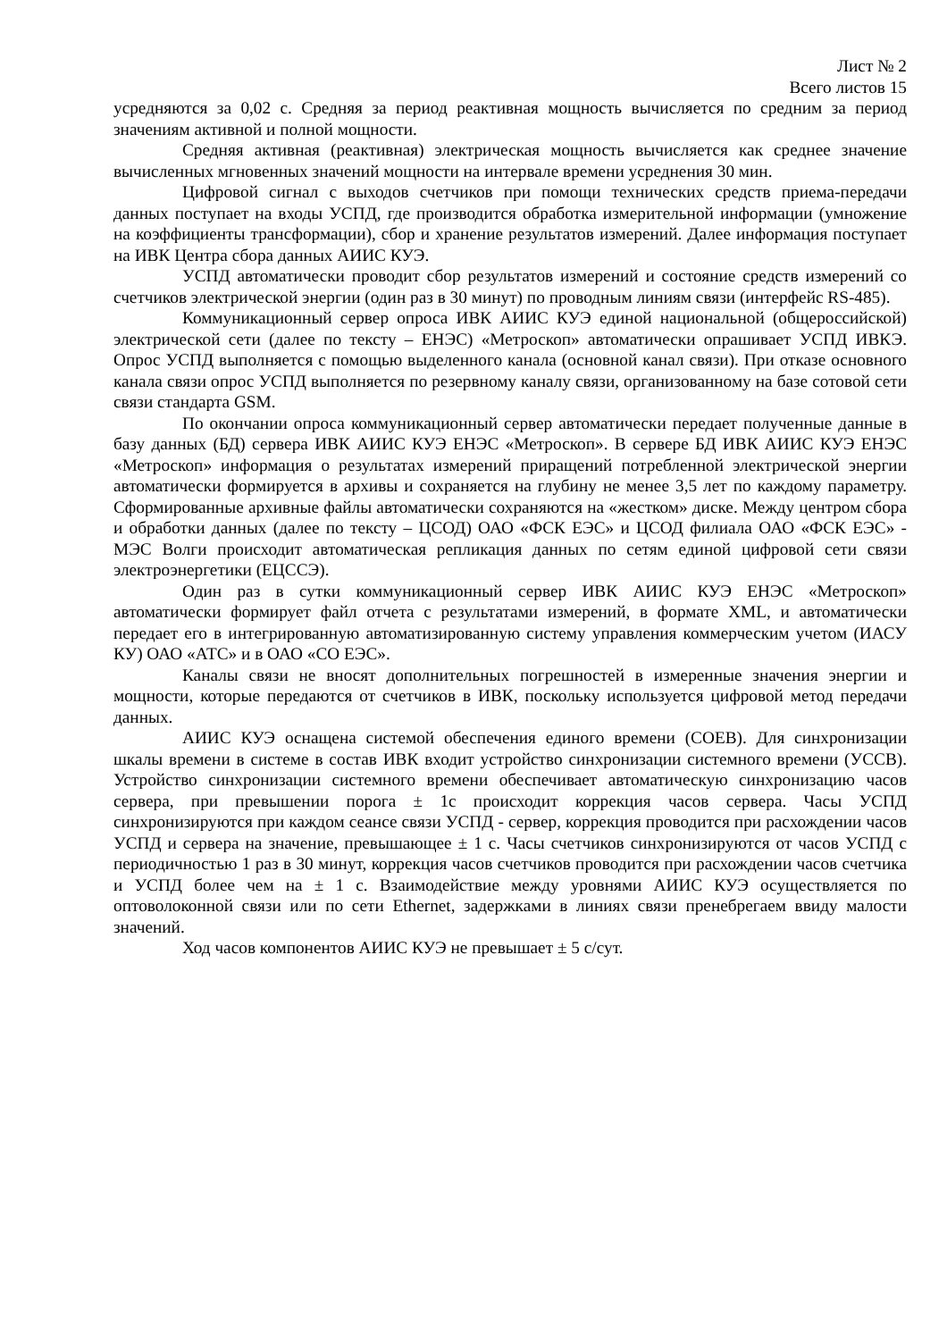Лист № 2
Всего листов 15
усредняются за 0,02 с. Средняя за период реактивная мощность вычисляется по средним за период значениям активной и полной мощности.
Средняя активная (реактивная) электрическая мощность вычисляется как среднее значение вычисленных мгновенных значений мощности на интервале времени усреднения 30 мин.
Цифровой сигнал с выходов счетчиков при помощи технических средств приема-передачи данных поступает на входы УСПД, где производится обработка измерительной информации (умножение на коэффициенты трансформации), сбор и хранение результатов измерений. Далее информация поступает на ИВК Центра сбора данных АИИС КУЭ.
УСПД автоматически проводит сбор результатов измерений и состояние средств измерений со счетчиков электрической энергии (один раз в 30 минут) по проводным линиям связи (интерфейс RS-485).
Коммуникационный сервер опроса ИВК АИИС КУЭ единой национальной (общероссийской) электрической сети (далее по тексту – ЕНЭС) «Метроскоп» автоматически опрашивает УСПД ИВКЭ. Опрос УСПД выполняется с помощью выделенного канала (основной канал связи). При отказе основного канала связи опрос УСПД выполняется по резервному каналу связи, организованному на базе сотовой сети связи стандарта GSM.
По окончании опроса коммуникационный сервер автоматически передает полученные данные в базу данных (БД) сервера ИВК АИИС КУЭ ЕНЭС «Метроскоп». В сервере БД ИВК АИИС КУЭ ЕНЭС «Метроскоп» информация о результатах измерений приращений потребленной электрической энергии автоматически формируется в архивы и сохраняется на глубину не менее 3,5 лет по каждому параметру. Сформированные архивные файлы автоматически сохраняются на «жестком» диске. Между центром сбора и обработки данных (далее по тексту – ЦСОД) ОАО «ФСК ЕЭС» и ЦСОД филиала ОАО «ФСК ЕЭС» - МЭС Волги происходит автоматическая репликация данных по сетям единой цифровой сети связи электроэнергетики (ЕЦССЭ).
Один раз в сутки коммуникационный сервер ИВК АИИС КУЭ ЕНЭС «Метроскоп» автоматически формирует файл отчета с результатами измерений, в формате XML, и автоматически передает его в интегрированную автоматизированную систему управления коммерческим учетом (ИАСУ КУ) ОАО «АТС» и в ОАО «СО ЕЭС».
Каналы связи не вносят дополнительных погрешностей в измеренные значения энергии и мощности, которые передаются от счетчиков в ИВК, поскольку используется цифровой метод передачи данных.
АИИС КУЭ оснащена системой обеспечения единого времени (СОЕВ). Для синхронизации шкалы времени в системе в состав ИВК входит устройство синхронизации системного времени (УССВ). Устройство синхронизации системного времени обеспечивает автоматическую синхронизацию часов сервера, при превышении порога ± 1с происходит коррекция часов сервера. Часы УСПД синхронизируются при каждом сеансе связи УСПД - сервер, коррекция проводится при расхождении часов УСПД и сервера на значение, превышающее ± 1 с. Часы счетчиков синхронизируются от часов УСПД с периодичностью 1 раз в 30 минут, коррекция часов счетчиков проводится при расхождении часов счетчика и УСПД более чем на ± 1 с. Взаимодействие между уровнями АИИС КУЭ осуществляется по оптоволоконной связи или по сети Ethernet, задержками в линиях связи пренебрегаем ввиду малости значений.
Ход часов компонентов АИИС КУЭ не превышает ± 5 с/сут.